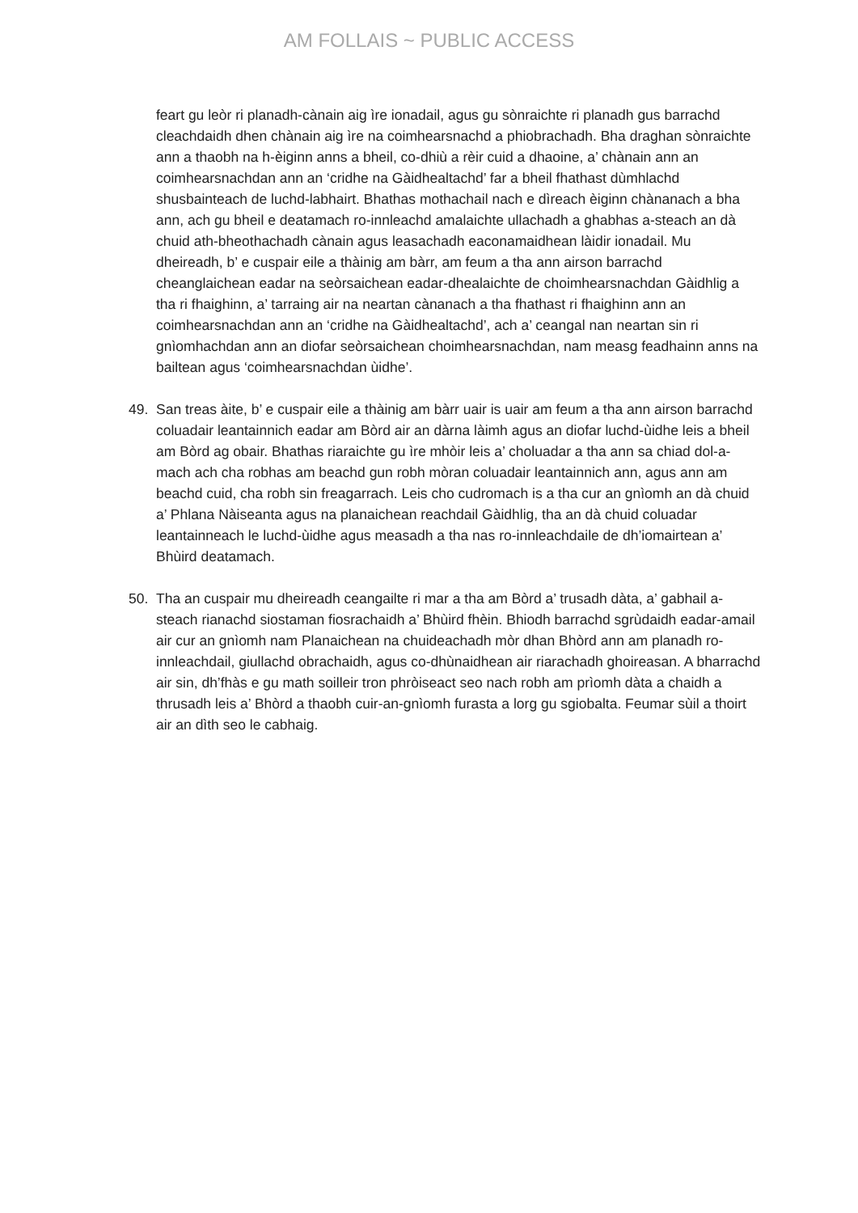AM FOLLAIS ~ PUBLIC ACCESS
feart gu leòr ri planadh-cànain aig ìre ionadail, agus gu sònraichte ri planadh gus barrachd cleachdaidh dhen chànain aig ìre na coimhearsnachd a phiobrachadh. Bha draghan sònraichte ann a thaobh na h-èiginn anns a bheil, co-dhiù a rèir cuid a dhaoine, a’ chànain ann an coimhearsnachdan ann an ‘cridhe na Gàidhealtachd’ far a bheil fhathast dùmhlachd shusbainteach de luchd-labhairt. Bhathas mothachail nach e dìreach èiginn chànanach a bha ann, ach gu bheil e deatamach ro-innleachd amalaichte ullachadh a ghabhas a-steach an dà chuid ath-bheothachadh cànain agus leasachadh eaconamaidhean làidir ionadail. Mu dheireadh, b’ e cuspair eile a thàinig am bàrr, am feum a tha ann airson barrachd cheanglaichean eadar na seòrsaichean eadar-dhealaichte de choimhearsnachdan Gàidhlig a tha ri fhaighinn, a’ tarraing air na neartan cànanach a tha fhathast ri fhaighinn ann an coimhearsnachdan ann an ‘cridhe na Gàidhealtachd’, ach a’ ceangal nan neartan sin ri gnìomhachdan ann an diofar seòrsaichean choimhearsnachdan, nam measg feadhainn anns na bailtean agus ‘coimhearsnachdan ùidhe’.
49. San treas àite, b’ e cuspair eile a thàinig am bàrr uair is uair am feum a tha ann airson barrachd coluadair leantainnich eadar am Bòrd air an dàrna làimh agus an diofar luchd-ùidhe leis a bheil am Bòrd ag obair. Bhathas riaraichte gu ìre mhòir leis a’ choluadar a tha ann sa chiad dol-a-mach ach cha robhas am beachd gun robh mòran coluadair leantainnich ann, agus ann am beachd cuid, cha robh sin freagarrach. Leis cho cudromach is a tha cur an gnìomh an dà chuid a’ Phlana Nàiseanta agus na planaichean reachdail Gàidhlig, tha an dà chuid coluadar leantainneach le luchd-ùidhe agus measadh a tha nas ro-innleachdaile de dh’iomairtean a’ Bhùird deatamach.
50. Tha an cuspair mu dheireadh ceangailte ri mar a tha am Bòrd a’ trusadh dàta, a’ gabhail a-steach rianachd siostaman fiosrachaidh a’ Bhùird fhèin. Bhiodh barrachd sgrùdaidh eadar-amail air cur an gnìomh nam Planaichean na chuideachadh mòr dhan Bhòrd ann am planadh ro-innleachdail, giullachd obrachaidh, agus co-dhùnaidhean air riarachadh ghoireasan. A bharrachd air sin, dh’fhàs e gu math soilleir tron phròiseact seo nach robh am prìomh dàta a chaidh a thrusadh leis a’ Bhòrd a thaobh cuir-an-gnìomh furasta a lorg gu sgiobalta. Feumar sùil a thoirt air an dìth seo le cabhaig.